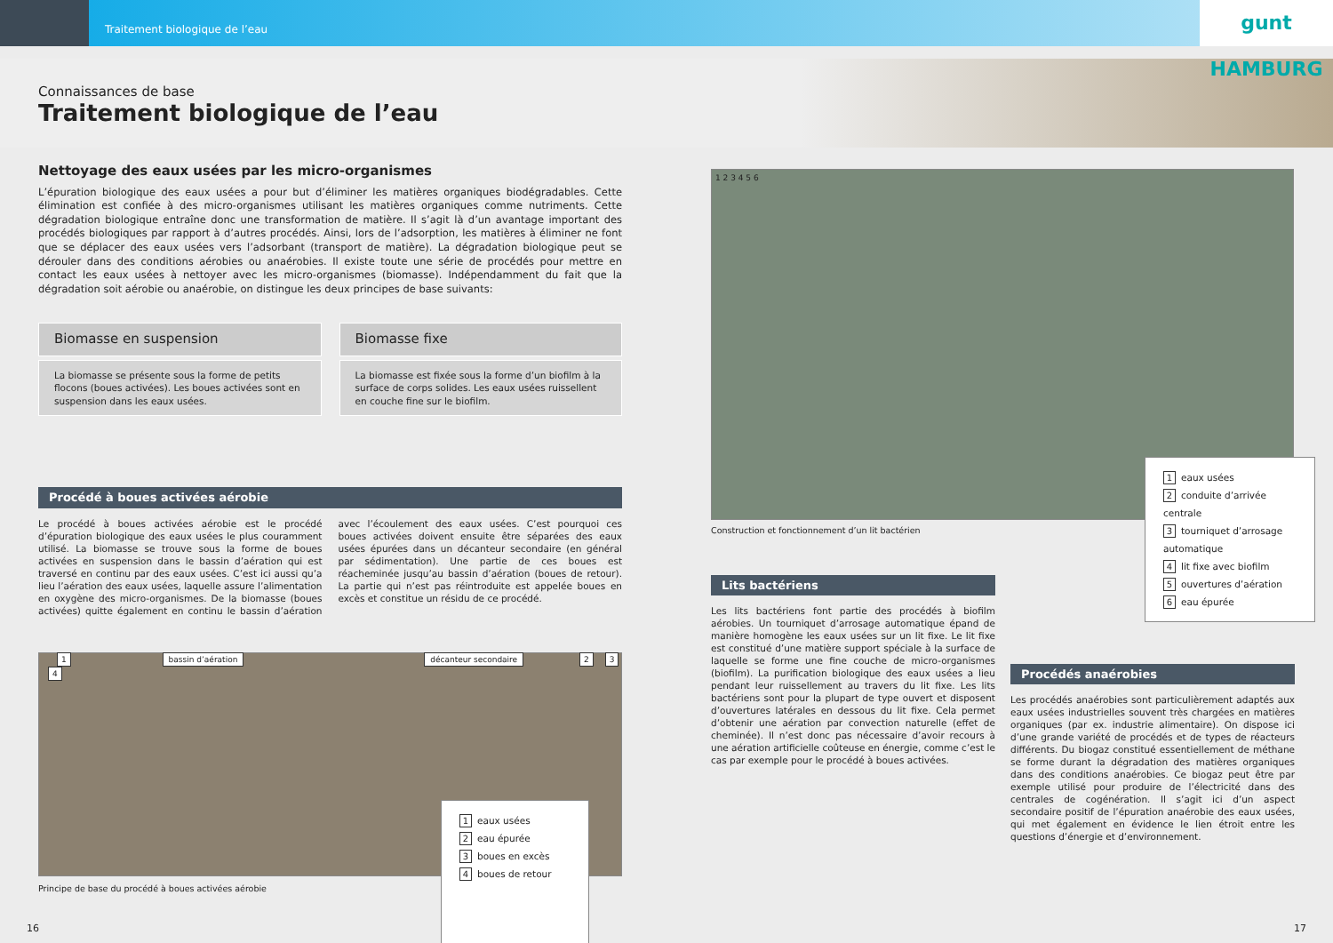Traitement biologique de l’eau
gunt HAMBURG
Connaissances de base
Traitement biologique de l’eau
Nettoyage des eaux usées par les micro-organismes
L’épuration biologique des eaux usées a pour but d’éliminer les matières organiques biodégradables. Cette élimination est confiée à des micro-organismes utilisant les matières organiques comme nutriments. Cette dégradation biologique entraîne donc une transformation de matière. Il s’agit là d’un avantage important des procédés biologiques par rapport à d’autres procédés. Ainsi, lors de l’adsorption, les matières à éliminer ne font que se déplacer des eaux usées vers l’adsorbant (transport de matière). La dégradation biologique peut se dérouler dans des conditions aérobies ou anaérobies. Il existe toute une série de procédés pour mettre en contact les eaux usées à nettoyer avec les micro-organismes (biomasse). Indépendamment du fait que la dégradation soit aérobie ou anaérobie, on distingue les deux principes de base suivants:
Biomasse en suspension
La biomasse se présente sous la forme de petits flocons (boues activées). Les boues activées sont en suspension dans les eaux usées.
Biomasse fixe
La biomasse est fixée sous la forme d’un biofilm à la surface de corps solides. Les eaux usées ruissellent en couche fine sur le biofilm.
Procédé à boues activées aérobie
Le procédé à boues activées aérobie est le procédé d’épuration biologique des eaux usées le plus couramment utilisé. La biomasse se trouve sous la forme de boues activées en suspension dans le bassin d’aération qui est traversé en continu par des eaux usées. C’est ici aussi qu’a lieu l’aération des eaux usées, laquelle assure l’alimentation en oxygène des micro-organismes. De la biomasse (boues activées) quitte également en continu le bassin d’aération avec l’écoulement des eaux usées. C’est pourquoi ces boues activées doivent ensuite être séparées des eaux usées épurées dans un décanteur secondaire (en général par sédimentation). Une partie de ces boues est réacheminée jusqu’au bassin d’aération (boues de retour). La partie qui n’est pas réintroduite est appelée boues en excès et constitue un résidu de ce procédé.
1 bassin d’aération décanteur secondaire 2 3 4
Principe de base du procédé à boues activées aérobie
1 eaux usées
2 eau épurée
3 boues en excès
4 boues de retour
1 2 3 4 5 6
Construction et fonctionnement d’un lit bactérien
1 eaux usées
2 conduite d’arrivée centrale
3 tourniquet d’arrosage automatique
4 lit fixe avec biofilm
5 ouvertures d’aération
6 eau épurée
Lits bactériens
Les lits bactériens font partie des procédés à biofilm aérobies. Un tourniquet d’arrosage automatique épand de manière homogène les eaux usées sur un lit fixe. Le lit fixe est constitué d’une matière support spéciale à la surface de laquelle se forme une fine couche de micro-organismes (biofilm). La purification biologique des eaux usées a lieu pendant leur ruissellement au travers du lit fixe. Les lits bactériens sont pour la plupart de type ouvert et disposent d’ouvertures latérales en dessous du lit fixe. Cela permet d’obtenir une aération par convection naturelle (effet de cheminée). Il n’est donc pas nécessaire d’avoir recours à une aération artificielle coûteuse en énergie, comme c’est le cas par exemple pour le procédé à boues activées.
Procédés anaérobies
Les procédés anaérobies sont particulièrement adaptés aux eaux usées industrielles souvent très chargées en matières organiques (par ex. industrie alimentaire). On dispose ici d’une grande variété de procédés et de types de réacteurs différents. Du biogaz constitué essentiellement de méthane se forme durant la dégradation des matières organiques dans des conditions anaérobies. Ce biogaz peut être par exemple utilisé pour produire de l’électricité dans des centrales de cogénération. Il s’agit ici d’un aspect secondaire positif de l’épuration anaérobie des eaux usées, qui met également en évidence le lien étroit entre les questions d’énergie et d’environnement.
16 17